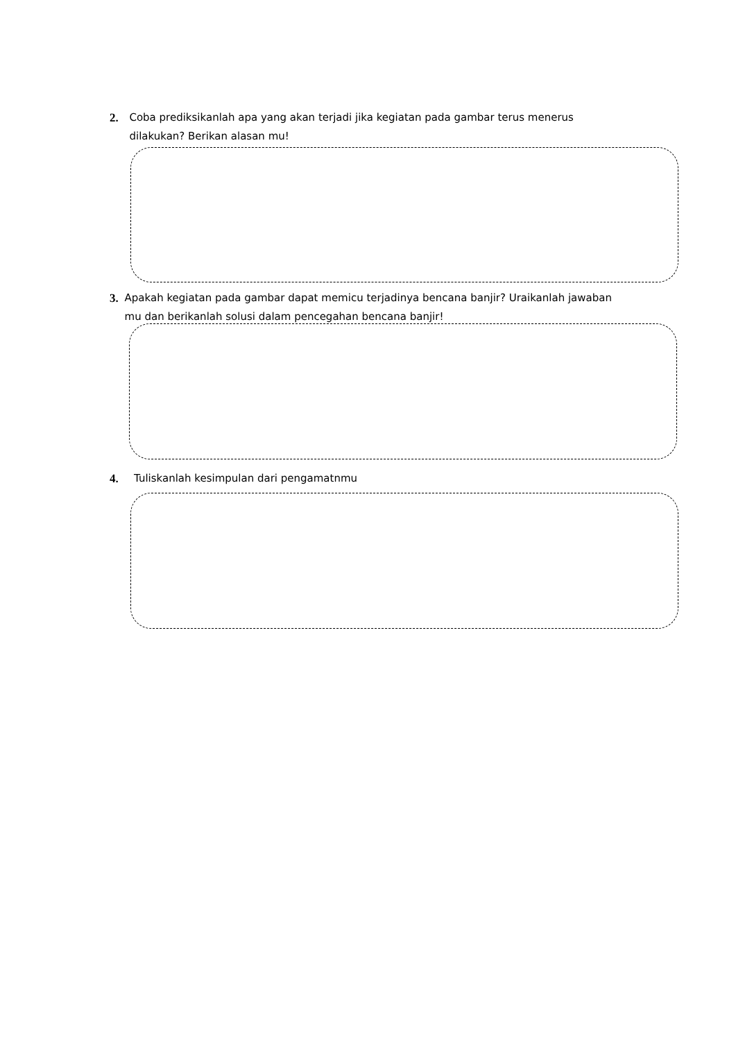2. Coba prediksikanlah apa yang akan terjadi jika kegiatan pada gambar terus menerus dilakukan? Berikan alasan mu!
3. Apakah kegiatan pada gambar dapat memicu terjadinya bencana banjir? Uraikanlah jawaban mu dan berikanlah solusi dalam pencegahan bencana banjir!
4. Tuliskanlah kesimpulan dari pengamatnmu